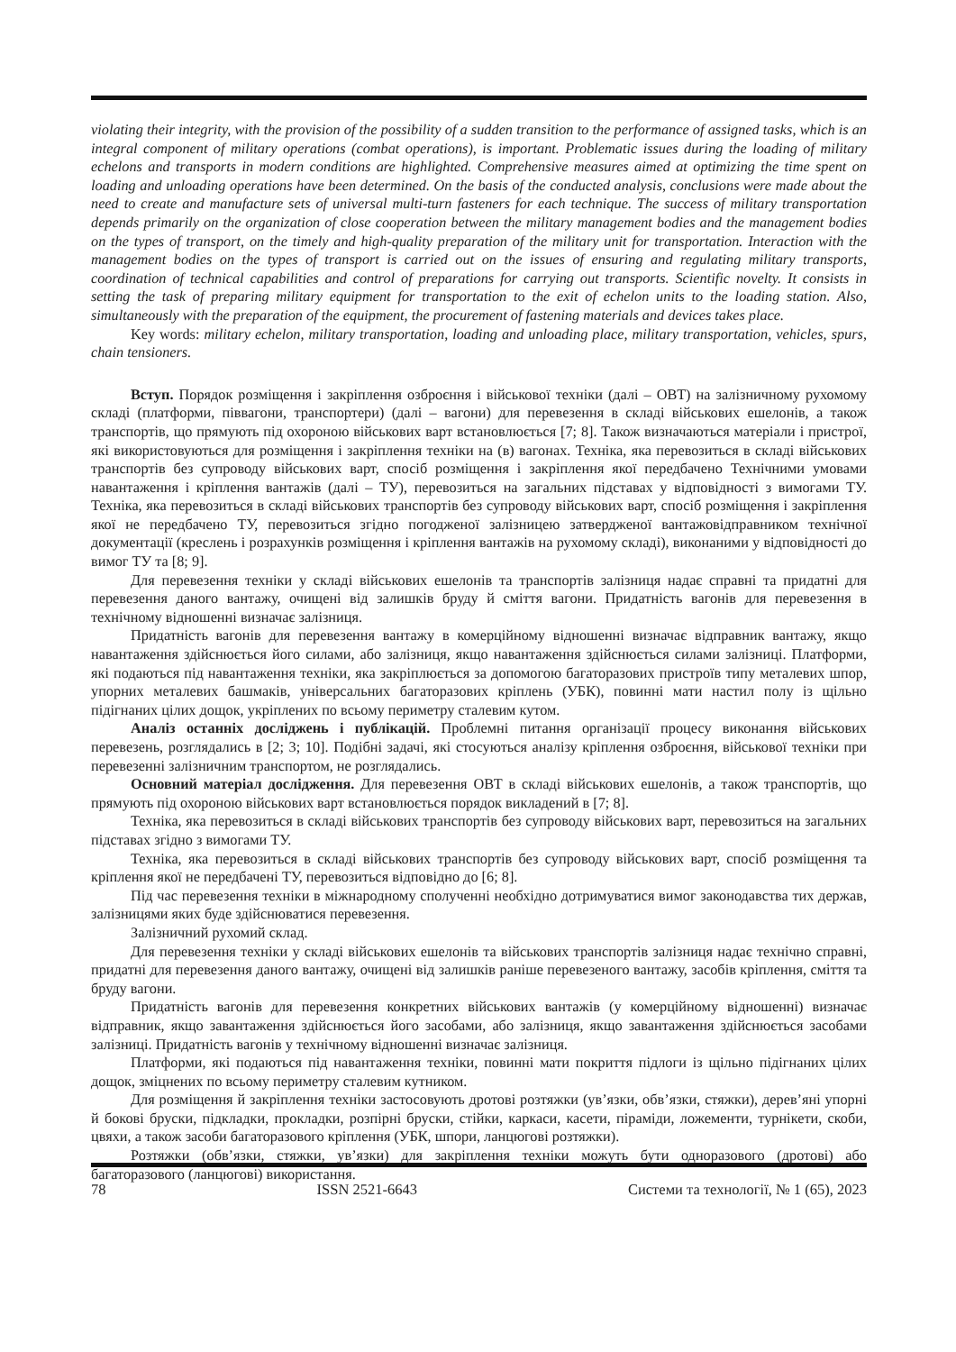violating their integrity, with the provision of the possibility of a sudden transition to the performance of assigned tasks, which is an integral component of military operations (combat operations), is important. Problematic issues during the loading of military echelons and transports in modern conditions are highlighted. Comprehensive measures aimed at optimizing the time spent on loading and unloading operations have been determined. On the basis of the conducted analysis, conclusions were made about the need to create and manufacture sets of universal multi-turn fasteners for each technique. The success of military transportation depends primarily on the organization of close cooperation between the military management bodies and the management bodies on the types of transport, on the timely and high-quality preparation of the military unit for transportation. Interaction with the management bodies on the types of transport is carried out on the issues of ensuring and regulating military transports, coordination of technical capabilities and control of preparations for carrying out transports. Scientific novelty. It consists in setting the task of preparing military equipment for transportation to the exit of echelon units to the loading station. Also, simultaneously with the preparation of the equipment, the procurement of fastening materials and devices takes place.
Key words: military echelon, military transportation, loading and unloading place, military transportation, vehicles, spurs, chain tensioners.
Вступ. Порядок розміщення і закріплення озброєння і військової техніки (далі – ОВТ) на залізничному рухомому складі (платформи, піввагони, транспортери) (далі – вагони) для перевезення в складі військових ешелонів, а також транспортів, що прямують під охороною військових варт встановлюється [7; 8]. Також визначаються матеріали і пристрої, які використовуються для розміщення і закріплення техніки на (в) вагонах. Техніка, яка перевозиться в складі військових транспортів без супроводу військових варт, спосіб розміщення і закріплення якої передбачено Технічними умовами навантаження і кріплення вантажів (далі – ТУ), перевозиться на загальних підставах у відповідності з вимогами ТУ. Техніка, яка перевозиться в складі військових транспортів без супроводу військових варт, спосіб розміщення і закріплення якої не передбачено ТУ, перевозиться згідно погодженої залізницею затвердженої вантажовідправником технічної документації (креслень і розрахунків розміщення і кріплення вантажів на рухомому складі), виконаними у відповідності до вимог ТУ та [8; 9].
Для перевезення техніки у складі військових ешелонів та транспортів залізниця надає справні та придатні для перевезення даного вантажу, очищені від залишків бруду й сміття вагони. Придатність вагонів для перевезення в технічному відношенні визначає залізниця.
Придатність вагонів для перевезення вантажу в комерційному відношенні визначає відправник вантажу, якщо навантаження здійснюється його силами, або залізниця, якщо навантаження здійснюється силами залізниці. Платформи, які подаються під навантаження техніки, яка закріплюється за допомогою багаторазових пристроїв типу металевих шпор, упорних металевих башмаків, універсальних багаторазових кріплень (УБК), повинні мати настил полу із щільно підігнаних цілих дощок, укріплених по всьому периметру сталевим кутом.
Аналіз останніх досліджень і публікацій. Проблемні питання організації процесу виконання військових перевезень, розглядались в [2; 3; 10]. Подібні задачі, які стосуються аналізу кріплення озброєння, військової техніки при перевезенні залізничним транспортом, не розглядались.
Основний матеріал дослідження. Для перевезення ОВТ в складі військових ешелонів, а також транспортів, що прямують під охороною військових варт встановлюється порядок викладений в [7; 8].
Техніка, яка перевозиться в складі військових транспортів без супроводу військових варт, перевозиться на загальних підставах згідно з вимогами ТУ.
Техніка, яка перевозиться в складі військових транспортів без супроводу військових варт, спосіб розміщення та кріплення якої не передбачені ТУ, перевозиться відповідно до [6; 8].
Під час перевезення техніки в міжнародному сполученні необхідно дотримуватися вимог законодавства тих держав, залізницями яких буде здійснюватися перевезення.
Залізничний рухомий склад.
Для перевезення техніки у складі військових ешелонів та військових транспортів залізниця надає технічно справні, придатні для перевезення даного вантажу, очищені від залишків раніше перевезеного вантажу, засобів кріплення, сміття та бруду вагони.
Придатність вагонів для перевезення конкретних військових вантажів (у комерційному відношенні) визначає відправник, якщо завантаження здійснюється його засобами, або залізниця, якщо завантаження здійснюється засобами залізниці. Придатність вагонів у технічному відношенні визначає залізниця.
Платформи, які подаються під навантаження техніки, повинні мати покриття підлоги із щільно підігнаних цілих дощок, зміцнених по всьому периметру сталевим кутником.
Для розміщення й закріплення техніки застосовують дротові розтяжки (ув’язки, обв’язки, стяжки), дерев’яні упорні й бокові бруски, підкладки, прокладки, розпірні бруски, стійки, каркаси, касети, піраміди, ложементи, турнікети, скоби, цвяхи, а також засоби багаторазового кріплення (УБК, шпори, ланцюгові розтяжки).
Розтяжки (обв’язки, стяжки, ув’язки) для закріплення техніки можуть бути одноразового (дротові) або багаторазового (ланцюгові) використання.
78 ISSN 2521-6643 Системи та технології, № 1 (65), 2023